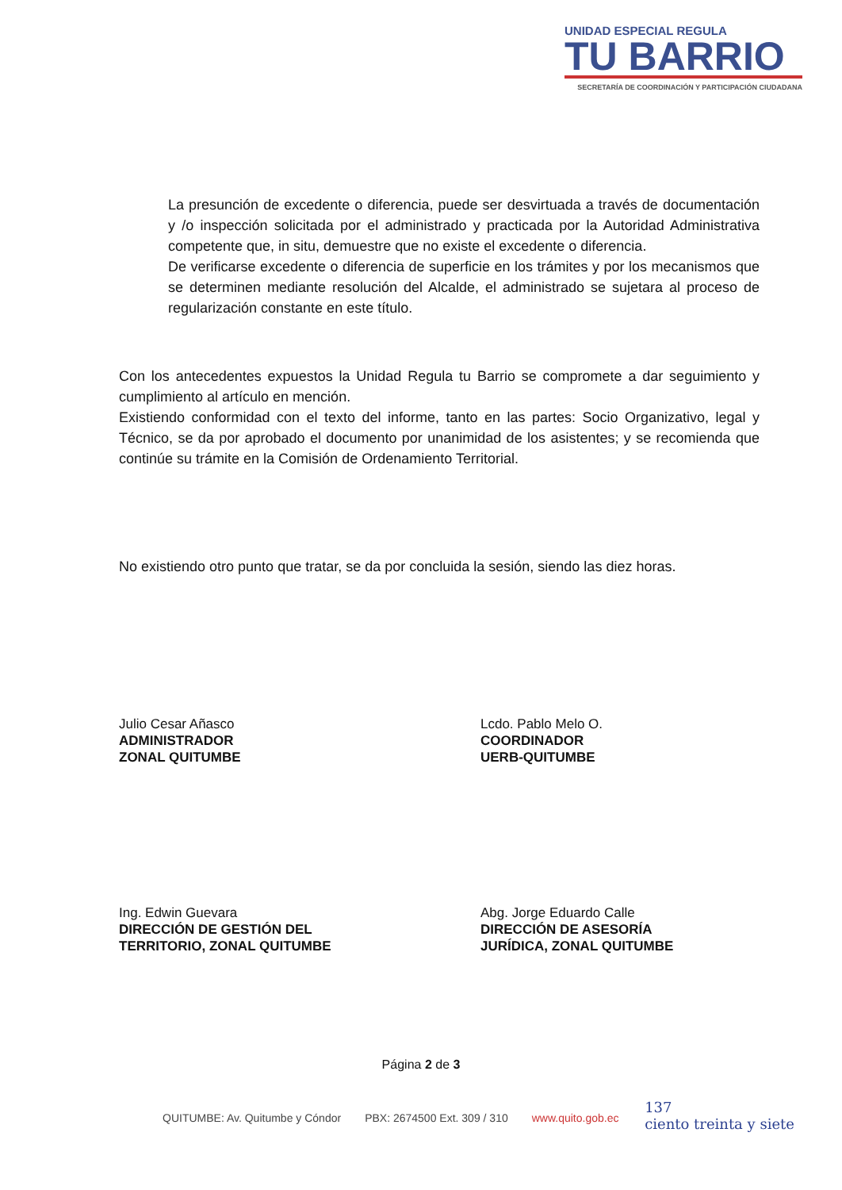UNIDAD ESPECIAL REGULA
TU BARRIO
SECRETARÍA DE COORDINACIÓN Y PARTICIPACIÓN CIUDADANA
La presunción de excedente o diferencia, puede ser desvirtuada a través de documentación y /o inspección solicitada por el administrado y practicada por la Autoridad Administrativa competente que, in situ, demuestre que no existe el excedente o diferencia.
De verificarse excedente o diferencia de superficie en los trámites y por los mecanismos que se determinen mediante resolución del Alcalde, el administrado se sujetara al proceso de regularización constante en este título.
Con los antecedentes expuestos la Unidad Regula tu Barrio se compromete a dar seguimiento y cumplimiento al artículo en mención.
Existiendo conformidad con el texto del informe, tanto en las partes: Socio Organizativo, legal y Técnico, se da por aprobado el documento por unanimidad de los asistentes; y se recomienda que continúe su trámite en la Comisión de Ordenamiento Territorial.
No existiendo otro punto que tratar, se da por concluida la sesión, siendo las diez horas.
Julio Cesar Añasco
ADMINISTRADOR
ZONAL QUITUMBE
Lcdo. Pablo Melo O.
COORDINADOR
UERB-QUITUMBE
Ing. Edwin Guevara
DIRECCIÓN DE GESTIÓN DEL
TERRITORIO, ZONAL QUITUMBE
Abg. Jorge Eduardo Calle
DIRECCIÓN DE ASESORÍA
JURÍDICA, ZONAL QUITUMBE
Página 2 de 3
QUITUMBE: Av. Quitumbe y Cóndor PBX: 2674500 Ext. 309 / 310 www.quito.gob.ec
137
ciento treinta y siete